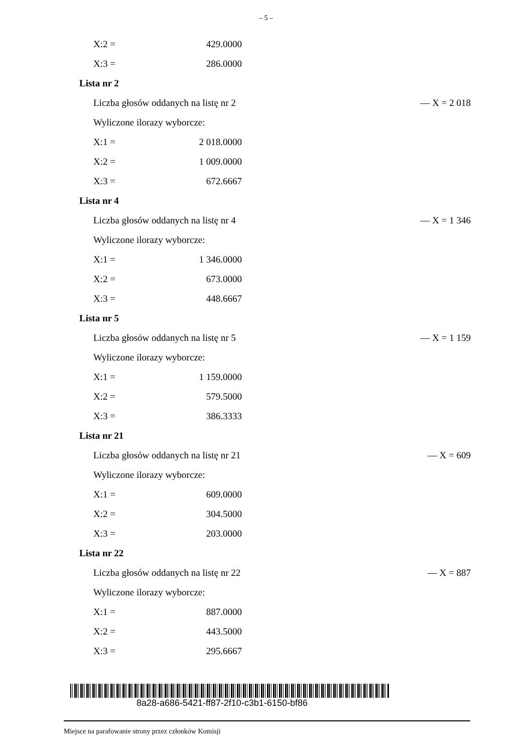– 5 –
X:2 = 429.0000
X:3 = 286.0000
Lista nr 2
Liczba głosów oddanych na listę nr 2 — X = 2 018
Wyliczone ilorazy wyborcze:
X:1 = 2 018.0000
X:2 = 1 009.0000
X:3 = 672.6667
Lista nr 4
Liczba głosów oddanych na listę nr 4 — X = 1 346
Wyliczone ilorazy wyborcze:
X:1 = 1 346.0000
X:2 = 673.0000
X:3 = 448.6667
Lista nr 5
Liczba głosów oddanych na listę nr 5 — X = 1 159
Wyliczone ilorazy wyborcze:
X:1 = 1 159.0000
X:2 = 579.5000
X:3 = 386.3333
Lista nr 21
Liczba głosów oddanych na listę nr 21 — X = 609
Wyliczone ilorazy wyborcze:
X:1 = 609.0000
X:2 = 304.5000
X:3 = 203.0000
Lista nr 22
Liczba głosów oddanych na listę nr 22 — X = 887
Wyliczone ilorazy wyborcze:
X:1 = 887.0000
X:2 = 443.5000
X:3 = 295.6667
8a28-a686-5421-ff87-2f10-c3b1-6150-bf86
Miejsce na parafowanie strony przez członków Komisji